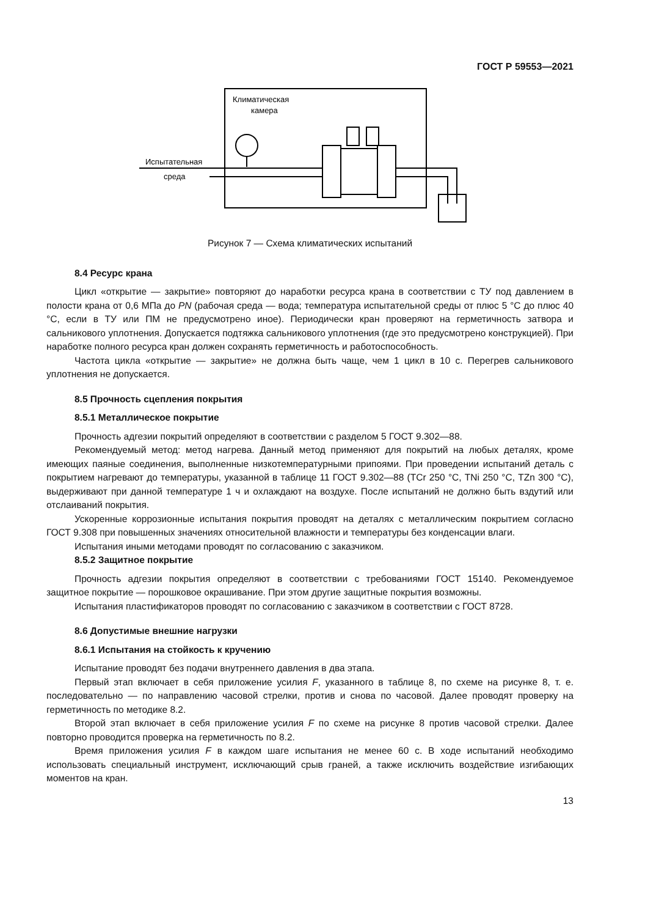ГОСТ Р 59553—2021
Климатическая
камера
Испытательная
среда
Рисунок 7 — Схема климатических испытаний
8.4 Ресурс крана
Цикл «открытие — закрытие» повторяют до наработки ресурса крана в соответствии с ТУ под давлением в полости крана от 0,6 МПа до PN (рабочая среда — вода; температура испытательной среды от плюс 5 °С до плюс 40 °С, если в ТУ или ПМ не предусмотрено иное). Периодически кран проверяют на герметичность затвора и сальникового уплотнения. Допускается подтяжка сальникового уплотнения (где это предусмотрено конструкцией). При наработке полного ресурса кран должен сохранять герметичность и работоспособность.
Частота цикла «открытие — закрытие» не должна быть чаще, чем 1 цикл в 10 с. Перегрев сальникового уплотнения не допускается.
8.5 Прочность сцепления покрытия
8.5.1 Металлическое покрытие
Прочность адгезии покрытий определяют в соответствии с разделом 5 ГОСТ 9.302—88.
Рекомендуемый метод: метод нагрева. Данный метод применяют для покрытий на любых деталях, кроме имеющих паяные соединения, выполненные низкотемпературными припоями. При проведении испытаний деталь с покрытием нагревают до температуры, указанной в таблице 11 ГОСТ 9.302—88 (ТСr 250 °С, ТNi 250 °С, TZn 300 °С), выдерживают при данной температуре 1 ч и охлаждают на воздухе. После испытаний не должно быть вздутий или отслаиваний покрытия.
Ускоренные коррозионные испытания покрытия проводят на деталях с металлическим покрытием согласно ГОСТ 9.308 при повышенных значениях относительной влажности и температуры без конденсации влаги.
Испытания иными методами проводят по согласованию с заказчиком.
8.5.2 Защитное покрытие
Прочность адгезии покрытия определяют в соответствии с требованиями ГОСТ 15140. Рекомендуемое защитное покрытие — порошковое окрашивание. При этом другие защитные покрытия возможны.
Испытания пластификаторов проводят по согласованию с заказчиком в соответствии с ГОСТ 8728.
8.6 Допустимые внешние нагрузки
8.6.1 Испытания на стойкость к кручению
Испытание проводят без подачи внутреннего давления в два этапа.
Первый этап включает в себя приложение усилия F, указанного в таблице 8, по схеме на рисунке 8, т. е. последовательно — по направлению часовой стрелки, против и снова по часовой. Далее проводят проверку на герметичность по методике 8.2.
Второй этап включает в себя приложение усилия F по схеме на рисунке 8 против часовой стрелки. Далее повторно проводится проверка на герметичность по 8.2.
Время приложения усилия F в каждом шаге испытания не менее 60 с. В ходе испытаний необходимо использовать специальный инструмент, исключающий срыв граней, а также исключить воздействие изгибающих моментов на кран.
13